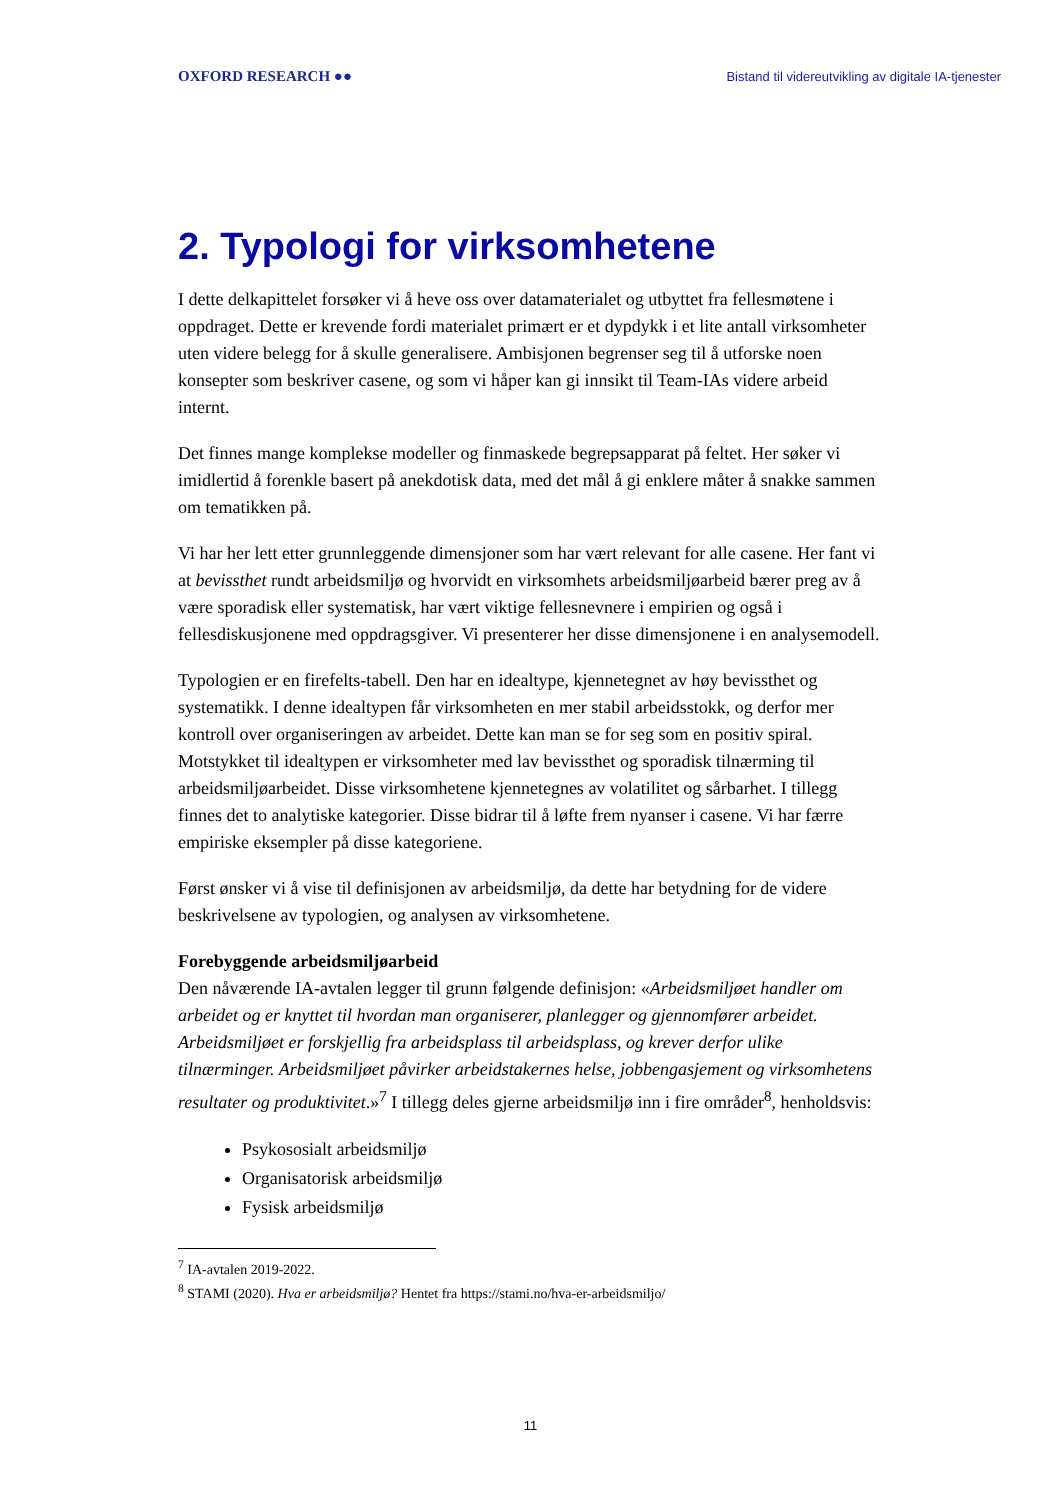OXFORD RESEARCH ●● Bistand til videreutvikling av digitale IA-tjenester
2. Typologi for virksomhetene
I dette delkapittelet forsøker vi å heve oss over datamaterialet og utbyttet fra fellesmøtene i oppdraget. Dette er krevende fordi materialet primært er et dypdykk i et lite antall virksomheter uten videre belegg for å skulle generalisere. Ambisjonen begrenser seg til å utforske noen konsepter som beskriver casene, og som vi håper kan gi innsikt til Team-IAs videre arbeid internt.
Det finnes mange komplekse modeller og finmaskede begrepsapparat på feltet. Her søker vi imidlertid å forenkle basert på anekdotisk data, med det mål å gi enklere måter å snakke sammen om tematikken på.
Vi har her lett etter grunnleggende dimensjoner som har vært relevant for alle casene. Her fant vi at bevissthet rundt arbeidsmiljø og hvorvidt en virksomhets arbeidsmiljøarbeid bærer preg av å være sporadisk eller systematisk, har vært viktige fellesnevnere i empirien og også i fellesdiskusjonene med oppdragsgiver. Vi presenterer her disse dimensjonene i en analysemodell.
Typologien er en firefelts-tabell. Den har en idealtype, kjennetegnet av høy bevissthet og systematikk. I denne idealtypen får virksomheten en mer stabil arbeidsstokk, og derfor mer kontroll over organiseringen av arbeidet. Dette kan man se for seg som en positiv spiral. Motstykket til idealtypen er virksomheter med lav bevissthet og sporadisk tilnærming til arbeidsmiljøarbeidet. Disse virksomhetene kjennetegnes av volatilitet og sårbarhet. I tillegg finnes det to analytiske kategorier. Disse bidrar til å løfte frem nyanser i casene. Vi har færre empiriske eksempler på disse kategoriene.
Først ønsker vi å vise til definisjonen av arbeidsmiljø, da dette har betydning for de videre beskrivelsene av typologien, og analysen av virksomhetene.
Forebyggende arbeidsmiljøarbeid
Den nåværende IA-avtalen legger til grunn følgende definisjon: «Arbeidsmiljøet handler om arbeidet og er knyttet til hvordan man organiserer, planlegger og gjennomfører arbeidet. Arbeidsmiljøet er forskjellig fra arbeidsplass til arbeidsplass, og krever derfor ulike tilnærminger. Arbeidsmiljøet påvirker arbeidstakernes helse, jobbengasjement og virksomhetens resultater og produktivitet.»<sup>7</sup> I tillegg deles gjerne arbeidsmiljø inn i fire områder<sup>8</sup>, henholdsvis:
Psykososialt arbeidsmiljø
Organisatorisk arbeidsmiljø
Fysisk arbeidsmiljø
<sup>7</sup> IA-avtalen 2019-2022.
<sup>8</sup> STAMI (2020). Hva er arbeidsmiljø? Hentet fra https://stami.no/hva-er-arbeidsmiljo/
11